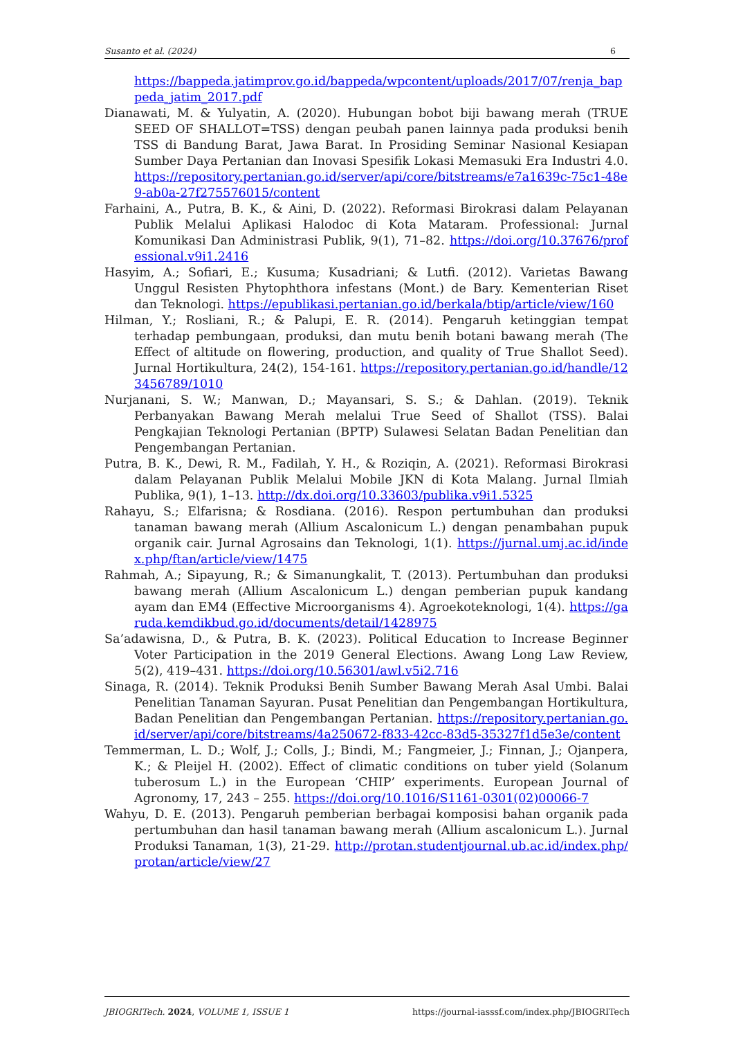Susanto et al. (2024) 6
https://bappeda.jatimprov.go.id/bappeda/wpcontent/uploads/2017/07/renja_bappeda_jatim_2017.pdf
Dianawati, M. & Yulyatin, A. (2020). Hubungan bobot biji bawang merah (TRUE SEED OF SHALLOT=TSS) dengan peubah panen lainnya pada produksi benih TSS di Bandung Barat, Jawa Barat. In Prosiding Seminar Nasional Kesiapan Sumber Daya Pertanian dan Inovasi Spesifik Lokasi Memasuki Era Industri 4.0. https://repository.pertanian.go.id/server/api/core/bitstreams/e7a1639c-75c1-48e9-ab0a-27f275576015/content
Farhaini, A., Putra, B. K., & Aini, D. (2022). Reformasi Birokrasi dalam Pelayanan Publik Melalui Aplikasi Halodoc di Kota Mataram. Professional: Jurnal Komunikasi Dan Administrasi Publik, 9(1), 71–82. https://doi.org/10.37676/professional.v9i1.2416
Hasyim, A.; Sofiari, E.; Kusuma; Kusadriani; & Lutfi. (2012). Varietas Bawang Unggul Resisten Phytophthora infestans (Mont.) de Bary. Kementerian Riset dan Teknologi. https://epublikasi.pertanian.go.id/berkala/btip/article/view/160
Hilman, Y.; Rosliani, R.; & Palupi, E. R. (2014). Pengaruh ketinggian tempat terhadap pembungaan, produksi, dan mutu benih botani bawang merah (The Effect of altitude on flowering, production, and quality of True Shallot Seed). Jurnal Hortikultura, 24(2), 154-161. https://repository.pertanian.go.id/handle/123456789/1010
Nurjanani, S. W.; Manwan, D.; Mayansari, S. S.; & Dahlan. (2019). Teknik Perbanyakan Bawang Merah melalui True Seed of Shallot (TSS). Balai Pengkajian Teknologi Pertanian (BPTP) Sulawesi Selatan Badan Penelitian dan Pengembangan Pertanian.
Putra, B. K., Dewi, R. M., Fadilah, Y. H., & Roziqin, A. (2021). Reformasi Birokrasi dalam Pelayanan Publik Melalui Mobile JKN di Kota Malang. Jurnal Ilmiah Publika, 9(1), 1–13. http://dx.doi.org/10.33603/publika.v9i1.5325
Rahayu, S.; Elfarisna; & Rosdiana. (2016). Respon pertumbuhan dan produksi tanaman bawang merah (Allium Ascalonicum L.) dengan penambahan pupuk organik cair. Jurnal Agrosains dan Teknologi, 1(1). https://jurnal.umj.ac.id/index.php/ftan/article/view/1475
Rahmah, A.; Sipayung, R.; & Simanungkalit, T. (2013). Pertumbuhan dan produksi bawang merah (Allium Ascalonicum L.) dengan pemberian pupuk kandang ayam dan EM4 (Effective Microorganisms 4). Agroekoteknologi, 1(4). https://garuda.kemdikbud.go.id/documents/detail/1428975
Sa’adawisna, D., & Putra, B. K. (2023). Political Education to Increase Beginner Voter Participation in the 2019 General Elections. Awang Long Law Review, 5(2), 419–431. https://doi.org/10.56301/awl.v5i2.716
Sinaga, R. (2014). Teknik Produksi Benih Sumber Bawang Merah Asal Umbi. Balai Penelitian Tanaman Sayuran. Pusat Penelitian dan Pengembangan Hortikultura, Badan Penelitian dan Pengembangan Pertanian. https://repository.pertanian.go.id/server/api/core/bitstreams/4a250672-f833-42cc-83d5-35327f1d5e3e/content
Temmerman, L. D.; Wolf, J.; Colls, J.; Bindi, M.; Fangmeier, J.; Finnan, J.; Ojanpera, K.; & Pleijel H. (2002). Effect of climatic conditions on tuber yield (Solanum tuberosum L.) in the European ‘CHIP’ experiments. European Journal of Agronomy, 17, 243 – 255. https://doi.org/10.1016/S1161-0301(02)00066-7
Wahyu, D. E. (2013). Pengaruh pemberian berbagai komposisi bahan organik pada pertumbuhan dan hasil tanaman bawang merah (Allium ascalonicum L.). Jurnal Produksi Tanaman, 1(3), 21-29. http://protan.studentjournal.ub.ac.id/index.php/protan/article/view/27
JBIOGRITech. 2024, VOLUME 1, ISSUE 1 https://journal-iasssf.com/index.php/JBIOGRITech